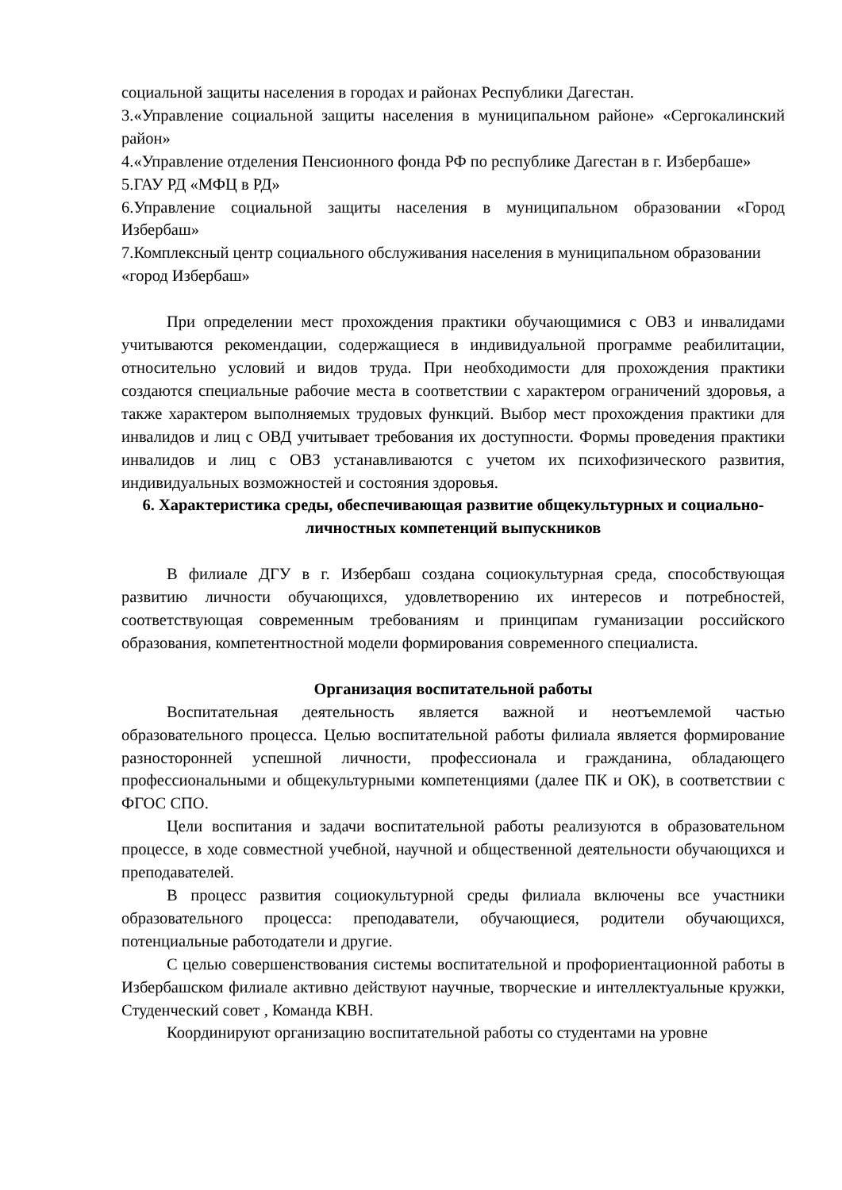социальной защиты населения в городах и районах Республики Дагестан.
3.«Управление социальной защиты населения в муниципальном районе» «Сергокалинский район»
4.«Управление отделения Пенсионного фонда РФ по республике Дагестан в г. Избербаше»
5.ГАУ РД «МФЦ в РД»
6.Управление социальной защиты населения в муниципальном образовании «Город Избербаш»
7.Комплексный центр социального обслуживания населения в муниципальном образовании «город Избербаш»
При определении мест прохождения практики обучающимися с ОВЗ и инвалидами учитываются рекомендации, содержащиеся в индивидуальной программе реабилитации, относительно условий и видов труда. При необходимости для прохождения практики создаются специальные рабочие места в соответствии с характером ограничений здоровья, а также характером выполняемых трудовых функций. Выбор мест прохождения практики для инвалидов и лиц с ОВД учитывает требования их доступности. Формы проведения практики инвалидов и лиц с ОВЗ устанавливаются с учетом их психофизического развития, индивидуальных возможностей и состояния здоровья.
6. Характеристика среды, обеспечивающая развитие общекультурных и социально-личностных компетенций выпускников
В филиале ДГУ в г. Избербаш создана социокультурная среда, способствующая развитию личности обучающихся, удовлетворению их интересов и потребностей, соответствующая современным требованиям и принципам гуманизации российского образования, компетентностной модели формирования современного специалиста.
Организация воспитательной работы
Воспитательная деятельность является важной и неотъемлемой частью образовательного процесса. Целью воспитательной работы филиала является формирование разносторонней успешной личности, профессионала и гражданина, обладающего профессиональными и общекультурными компетенциями (далее ПК и ОК), в соответствии с ФГОС СПО.
Цели воспитания и задачи воспитательной работы реализуются в образовательном процессе, в ходе совместной учебной, научной и общественной деятельности обучающихся и преподавателей.
В процесс развития социокультурной среды филиала включены все участники образовательного процесса: преподаватели, обучающиеся, родители обучающихся, потенциальные работодатели и другие.
С целью совершенствования системы воспитательной и профориентационной работы в Избербашском филиале активно действуют научные, творческие и интеллектуальные кружки, Студенческий совет , Команда КВН.
Координируют организацию воспитательной работы со студентами на уровне